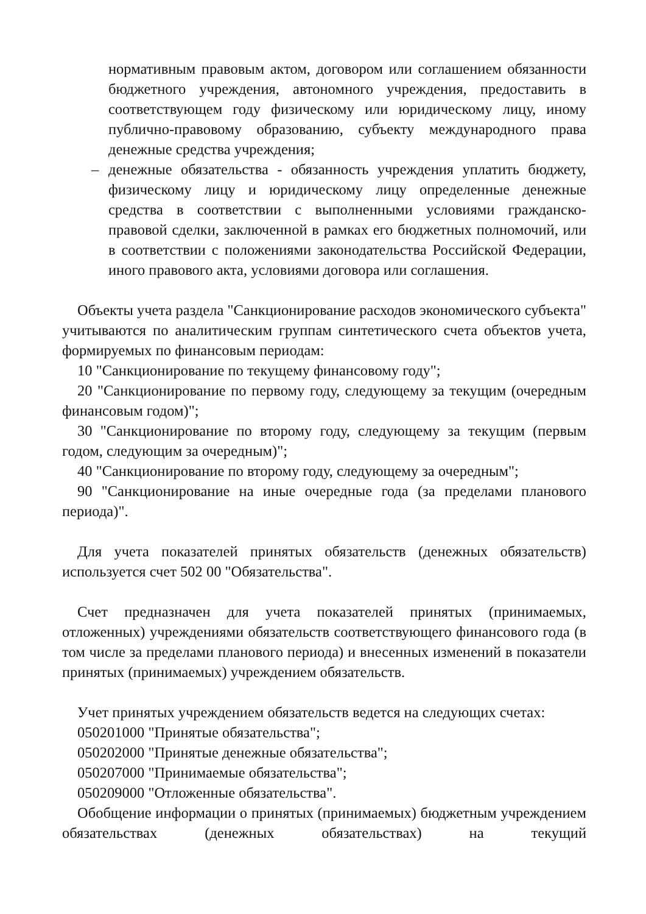нормативным правовым актом, договором или соглашением обязанности бюджетного учреждения, автономного учреждения, предоставить в соответствующем году физическому или юридическому лицу, иному публично-правовому образованию, субъекту международного права денежные средства учреждения;
– денежные обязательства - обязанность учреждения уплатить бюджету, физическому лицу и юридическому лицу определенные денежные средства в соответствии с выполненными условиями гражданско-правовой сделки, заключенной в рамках его бюджетных полномочий, или в соответствии с положениями законодательства Российской Федерации, иного правового акта, условиями договора или соглашения.
Объекты учета раздела "Санкционирование расходов экономического субъекта" учитываются по аналитическим группам синтетического счета объектов учета, формируемых по финансовым периодам:
10 "Санкционирование по текущему финансовому году";
20 "Санкционирование по первому году, следующему за текущим (очередным финансовым годом)";
30 "Санкционирование по второму году, следующему за текущим (первым годом, следующим за очередным)";
40 "Санкционирование по второму году, следующему за очередным";
90 "Санкционирование на иные очередные года (за пределами планового периода)".
Для учета показателей принятых обязательств (денежных обязательств) используется счет 502 00 "Обязательства".
Счет предназначен для учета показателей принятых (принимаемых, отложенных) учреждениями обязательств соответствующего финансового года (в том числе за пределами планового периода) и внесенных изменений в показатели принятых (принимаемых) учреждением обязательств.
Учет принятых учреждением обязательств ведется на следующих счетах:
050201000 "Принятые обязательства";
050202000 "Принятые денежные обязательства";
050207000 "Принимаемые обязательства";
050209000 "Отложенные обязательства".
Обобщение информации о принятых (принимаемых) бюджетным учреждением обязательствах (денежных обязательствах) на текущий